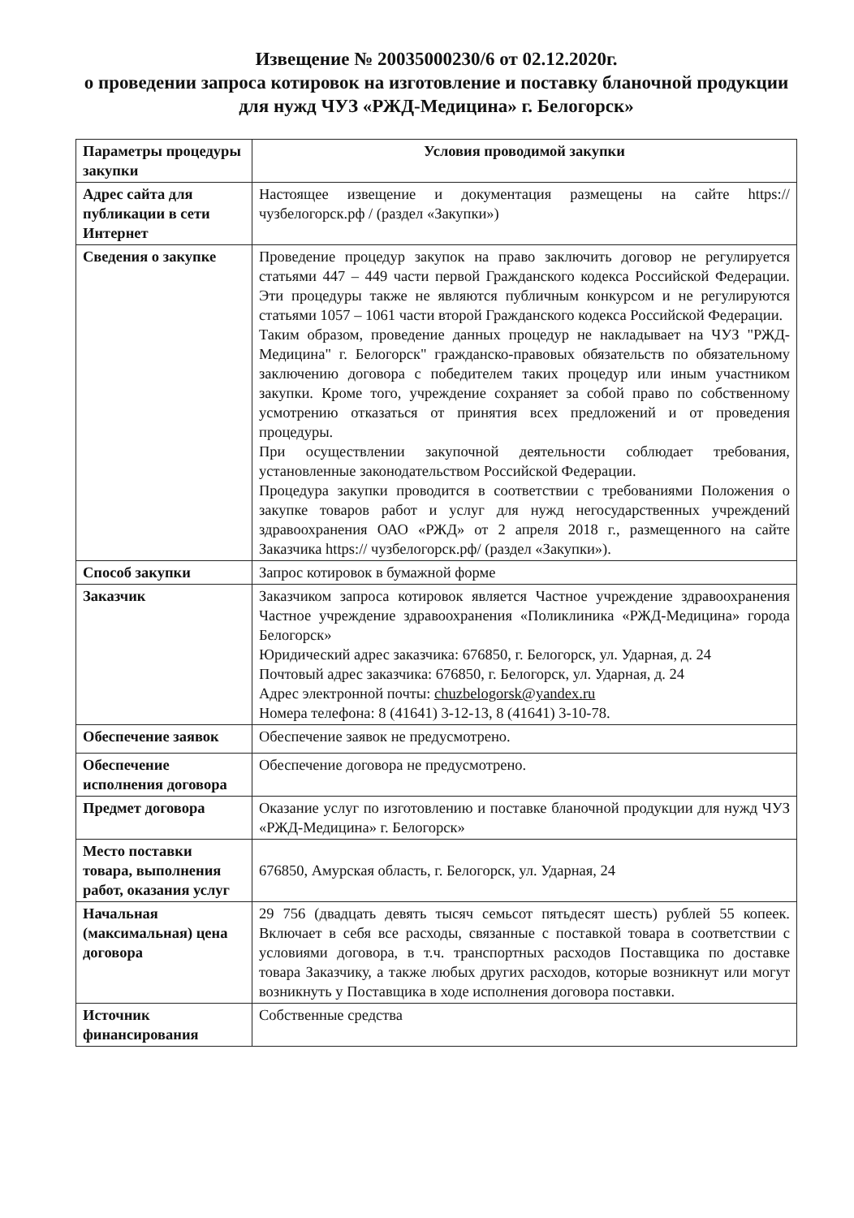Извещение № 20035000230/6 от 02.12.2020г.
о проведении запроса котировок на изготовление и поставку бланочной продукции для нужд ЧУЗ «РЖД-Медицина» г. Белогорск»
| Параметры процедуры закупки | Условия проводимой закупки |
| --- | --- |
| Адрес сайта для публикации в сети Интернет | Настоящее извещение и документация размещены на сайте https://чузбелогорск.рф / (раздел «Закупки») |
| Сведения о закупке | Проведение процедур закупок на право заключить договор не регулируется статьями 447 – 449 части первой Гражданского кодекса Российской Федерации. Эти процедуры также не являются публичным конкурсом и не регулируются статьями 1057 – 1061 части второй Гражданского кодекса Российской Федерации. Таким образом, проведение данных процедур не накладывает на ЧУЗ "РЖД-Медицина" г. Белогорск" гражданско-правовых обязательств по обязательному заключению договора с победителем таких процедур или иным участником закупки. Кроме того, учреждение сохраняет за собой право по собственному усмотрению отказаться от принятия всех предложений и от проведения процедуры. При осуществлении закупочной деятельности соблюдает требования, установленные законодательством Российской Федерации. Процедура закупки проводится в соответствии с требованиями Положения о закупке товаров работ и услуг для нужд негосударственных учреждений здравоохранения ОАО «РЖД» от 2 апреля 2018 г., размещенного на сайте Заказчика https:// чузбелогорск.рф/ (раздел «Закупки»). |
| Способ закупки | Запрос котировок в бумажной форме |
| Заказчик | Заказчиком запроса котировок является Частное учреждение здравоохранения Частное учреждение здравоохранения «Поликлиника «РЖД-Медицина» города Белогорск» Юридический адрес заказчика: 676850, г. Белогорск, ул. Ударная, д. 24 Почтовый адрес заказчика: 676850, г. Белогорск, ул. Ударная, д. 24 Адрес электронной почты: chuzbelogorsk@yandex.ru Номера телефона: 8 (41641) 3-12-13, 8 (41641) 3-10-78. |
| Обеспечение заявок | Обеспечение заявок не предусмотрено. |
| Обеспечение исполнения договора | Обеспечение договора не предусмотрено. |
| Предмет договора | Оказание услуг по изготовлению и поставке бланочной продукции для нужд ЧУЗ «РЖД-Медицина» г. Белогорск» |
| Место поставки товара, выполнения работ, оказания услуг | 676850, Амурская область, г. Белогорск, ул. Ударная, 24 |
| Начальная (максимальная) цена договора | 29 756 (двадцать девять тысяч семьсот пятьдесят шесть) рублей 55 копеек. Включает в себя все расходы, связанные с поставкой товара в соответствии с условиями договора, в т.ч. транспортных расходов Поставщика по доставке товара Заказчику, а также любых других расходов, которые возникнут или могут возникнуть у Поставщика в ходе исполнения договора поставки. |
| Источник финансирования | Собственные средства |